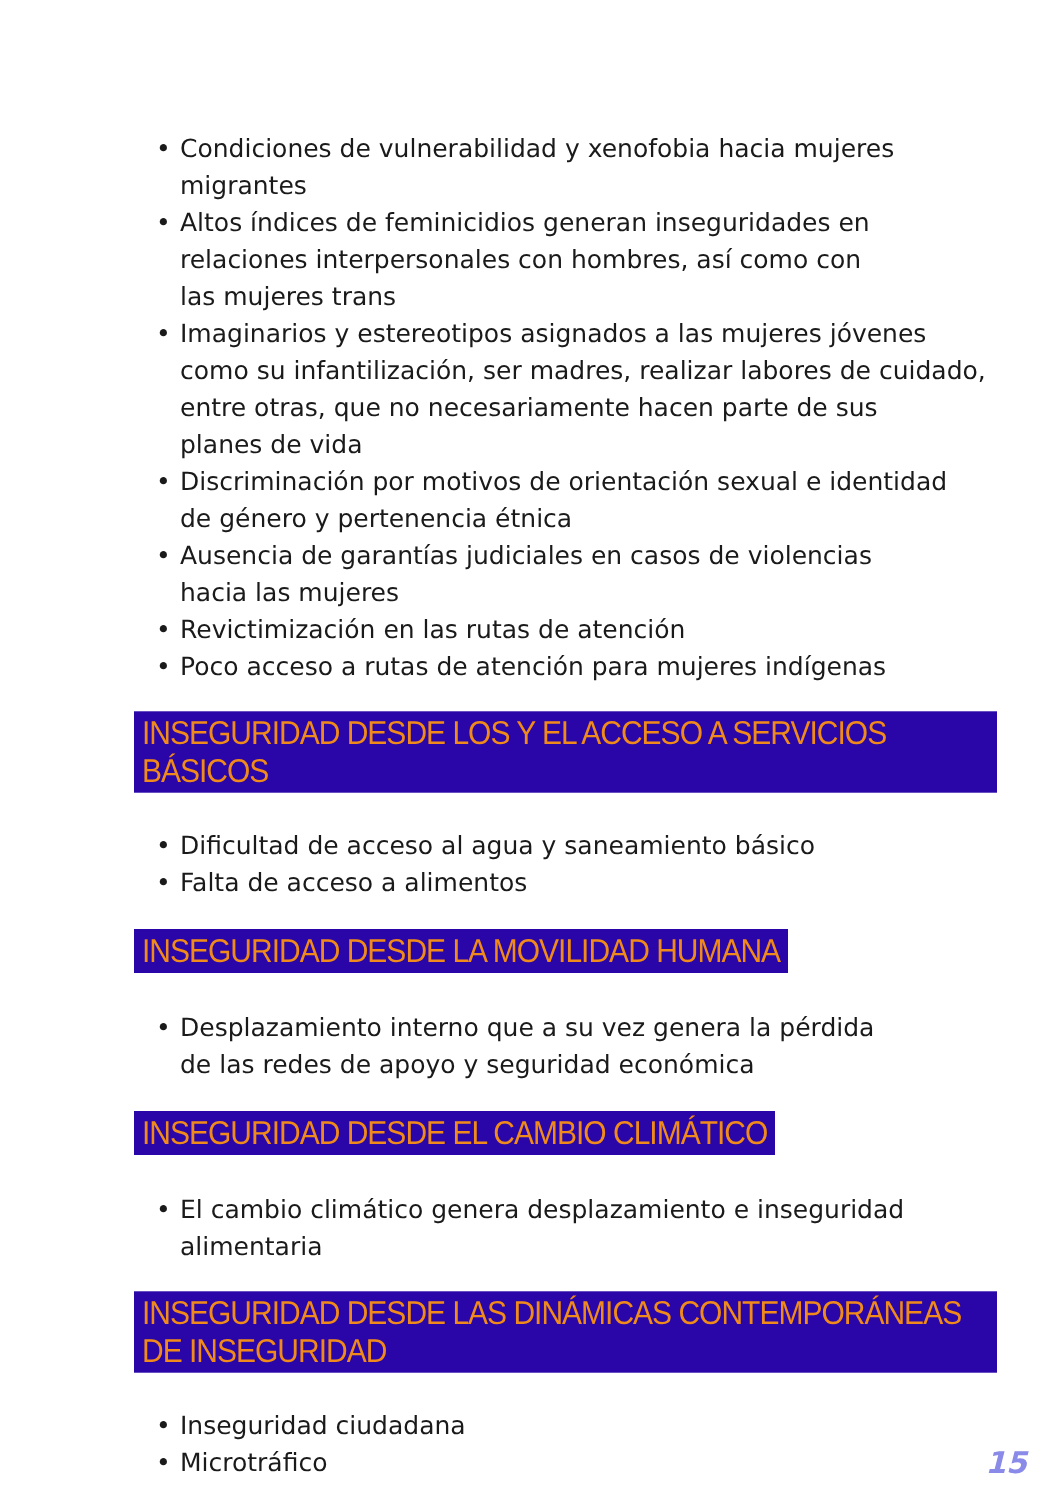• Condiciones de vulnerabilidad y xenofobia hacia mujeres
migrantes
• Altos índices de feminicidios generan inseguridades en
relaciones interpersonales con hombres, así como con
las mujeres trans
• Imaginarios y estereotipos asignados a las mujeres jóvenes
como su infantilización, ser madres, realizar labores de cuidado,
entre otras, que no necesariamente hacen parte de sus
planes de vida
• Discriminación por motivos de orientación sexual e identidad
de género y pertenencia étnica
• Ausencia de garantías judiciales en casos de violencias
hacia las mujeres
• Revictimización en las rutas de atención
• Poco acceso a rutas de atención para mujeres indígenas
INSEGURIDAD DESDE LOS Y EL ACCESO A SERVICIOS BÁSICOS
• Dificultad de acceso al agua y saneamiento básico
• Falta de acceso a alimentos
INSEGURIDAD DESDE LA MOVILIDAD HUMANA
• Desplazamiento interno que a su vez genera la pérdida
de las redes de apoyo y seguridad económica
INSEGURIDAD DESDE EL CAMBIO CLIMÁTICO
• El cambio climático genera desplazamiento e inseguridad
alimentaria
INSEGURIDAD DESDE LAS DINÁMICAS CONTEMPORÁNEAS DE INSEGURIDAD
• Inseguridad ciudadana
• Microtráfico
15